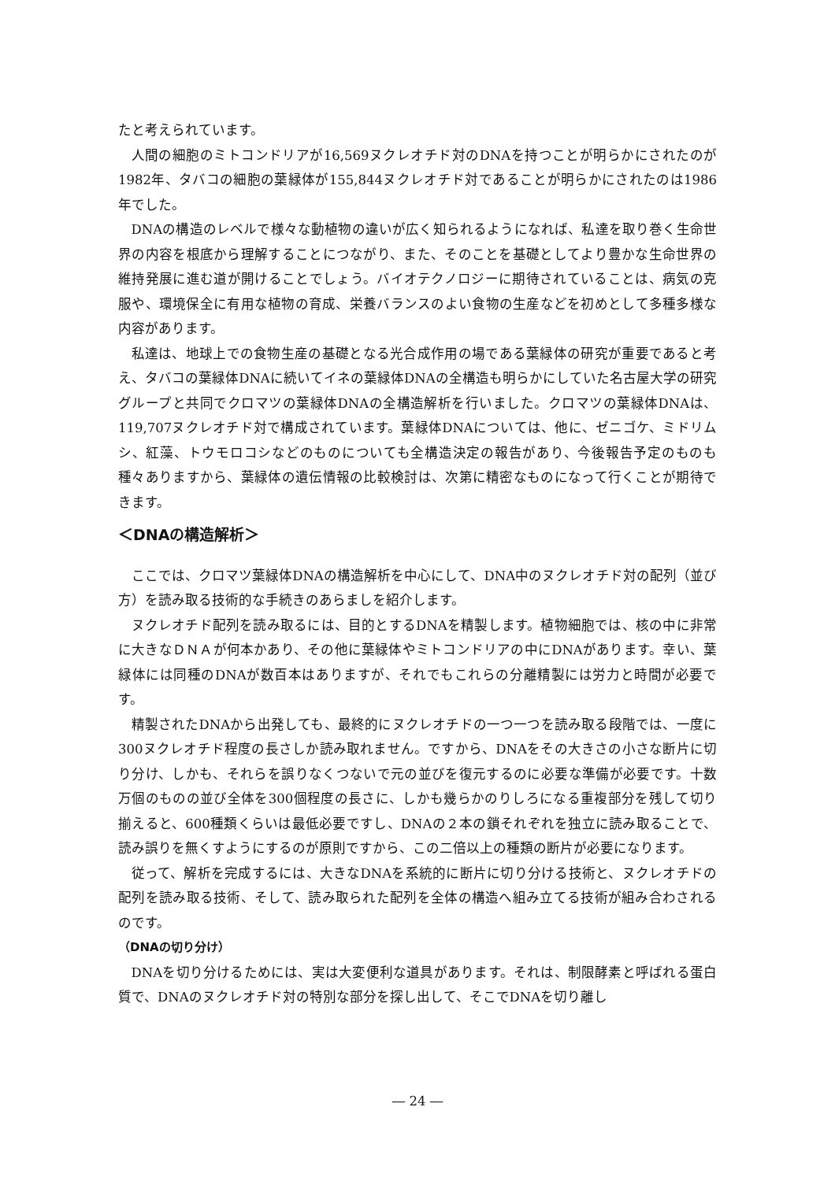たと考えられています。
人間の細胞のミトコンドリアが16,569ヌクレオチド対のDNAを持つことが明らかにされたのが1982年、タバコの細胞の葉緑体が155,844ヌクレオチド対であることが明らかにされたのは1986年でした。
DNAの構造のレベルで様々な動植物の違いが広く知られるようになれば、私達を取り巻く生命世界の内容を根底から理解することにつながり、また、そのことを基礎としてより豊かな生命世界の維持発展に進む道が開けることでしょう。バイオテクノロジーに期待されていることは、病気の克服や、環境保全に有用な植物の育成、栄養バランスのよい食物の生産などを初めとして多種多様な内容があります。
私達は、地球上での食物生産の基礎となる光合成作用の場である葉緑体の研究が重要であると考え、タバコの葉緑体DNAに続いてイネの葉緑体DNAの全構造も明らかにしていた名古屋大学の研究グループと共同でクロマツの葉緑体DNAの全構造解析を行いました。クロマツの葉緑体DNAは、119,707ヌクレオチド対で構成されています。葉緑体DNAについては、他に、ゼニゴケ、ミドリムシ、紅藻、トウモロコシなどのものについても全構造決定の報告があり、今後報告予定のものも種々ありますから、葉緑体の遺伝情報の比較検討は、次第に精密なものになって行くことが期待できます。
＜DNAの構造解析＞
ここでは、クロマツ葉緑体DNAの構造解析を中心にして、DNA中のヌクレオチド対の配列（並び方）を読み取る技術的な手続きのあらましを紹介します。
ヌクレオチド配列を読み取るには、目的とするDNAを精製します。植物細胞では、核の中に非常に大きなＤＮＡが何本かあり、その他に葉緑体やミトコンドリアの中にDNAがあります。幸い、葉緑体には同種のDNAが数百本はありますが、それでもこれらの分離精製には労力と時間が必要です。
精製されたDNAから出発しても、最終的にヌクレオチドの一つ一つを読み取る段階では、一度に300ヌクレオチド程度の長さしか読み取れません。ですから、DNAをその大きさの小さな断片に切り分け、しかも、それらを誤りなくつないで元の並びを復元するのに必要な準備が必要です。十数万個のものの並び全体を300個程度の長さに、しかも幾らかのりしろになる重複部分を残して切り揃えると、600種類くらいは最低必要ですし、DNAの２本の鎖それぞれを独立に読み取ることで、読み誤りを無くすようにするのが原則ですから、この二倍以上の種類の断片が必要になります。
従って、解析を完成するには、大きなDNAを系統的に断片に切り分ける技術と、ヌクレオチドの配列を読み取る技術、そして、読み取られた配列を全体の構造へ組み立てる技術が組み合わされるのです。
（DNAの切り分け）
DNAを切り分けるためには、実は大変便利な道具があります。それは、制限酵素と呼ばれる蛋白質で、DNAのヌクレオチド対の特別な部分を探し出して、そこでDNAを切り離し
― 24 ―